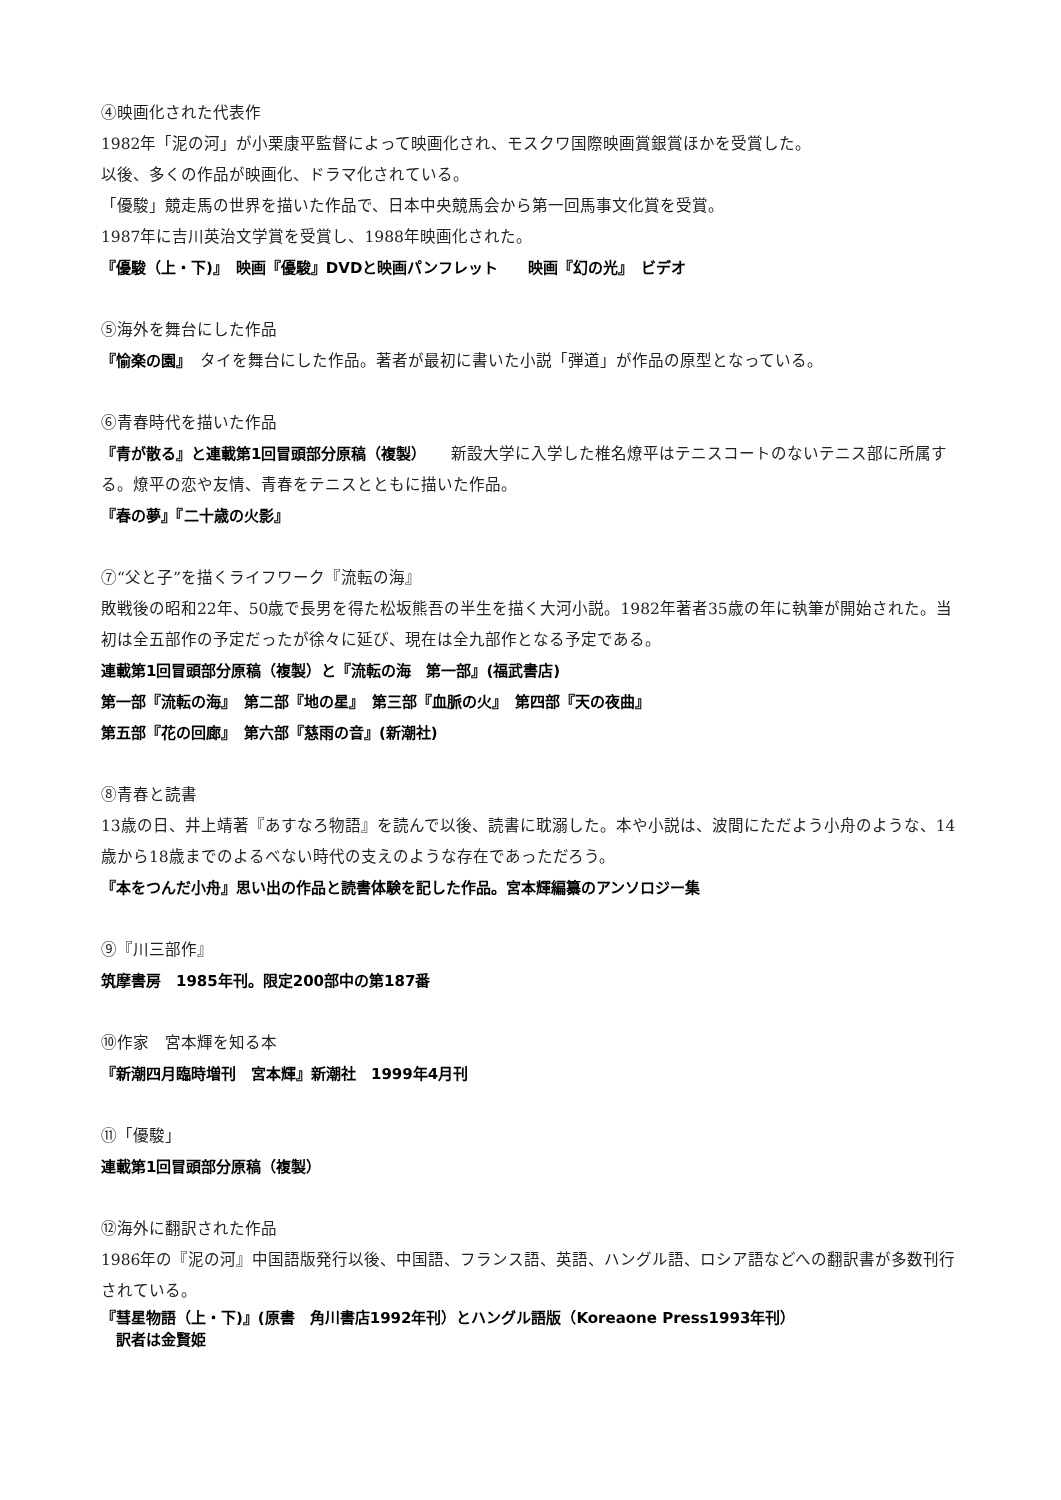④映画化された代表作
1982年「泥の河」が小栗康平監督によって映画化され、モスクワ国際映画賞銀賞ほかを受賞した。
以後、多くの作品が映画化、ドラマ化されている。
「優駿」競走馬の世界を描いた作品で、日本中央競馬会から第一回馬事文化賞を受賞。
1987年に吉川英治文学賞を受賞し、1988年映画化された。
『優駿（上・下)』　映画『優駿』DVDと映画パンフレット　　映画『幻の光』　ビデオ
⑤海外を舞台にした作品
『愉楽の園』　タイを舞台にした作品。著者が最初に書いた小説「弾道」が作品の原型となっている。
⑥青春時代を描いた作品
『青が散る』と連載第1回冒頭部分原稿（複製）　　新設大学に入学した椎名燎平はテニスコートのないテニス部に所属する。燎平の恋や友情、青春をテニスとともに描いた作品。
『春の夢』『二十歳の火影』
⑦“父と子”を描くライフワーク『流転の海』
敗戦後の昭和22年、50歳で長男を得た松坂熊吾の半生を描く大河小説。1982年著者35歳の年に執筆が開始された。当初は全五部作の予定だったが徐々に延び、現在は全九部作となる予定である。
連載第1回冒頭部分原稿（複製）と『流転の海　第一部』(福武書店)
第一部『流転の海』　第二部『地の星』　第三部『血脈の火』　第四部『天の夜曲』
第五部『花の回廊』　第六部『慈雨の音』(新潮社)
⑧青春と読書
13歳の日、井上靖著『あすなろ物語』を読んで以後、読書に耽溺した。本や小説は、波間にただよう小舟のような、14歳から18歳までのよるべない時代の支えのような存在であっただろう。
『本をつんだ小舟』思い出の作品と読書体験を記した作品。宮本輝編纂のアンソロジー集
⑨『川三部作』
筑摩書房　1985年刊。限定200部中の第187番
⑩作家　宮本輝を知る本
『新潮四月臨時増刊　宮本輝』新潮社　1999年4月刊
⑪「優駿」
連載第1回冒頭部分原稿（複製）
⑫海外に翻訳された作品
1986年の『泥の河』中国語版発行以後、中国語、フランス語、英語、ハングル語、ロシア語などへの翻訳書が多数刊行されている。
『彗星物語（上・下)』(原書　角川書店1992年刊）とハングル語版（Koreaone Press1993年刊）
　訳者は金賢姫